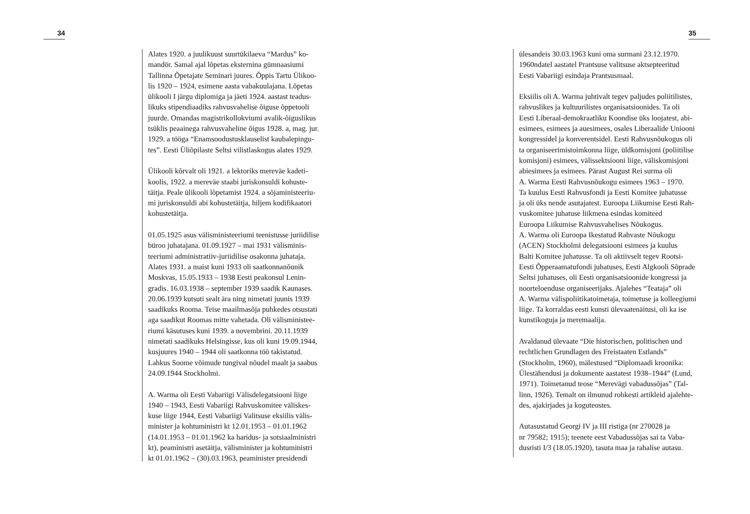34
Alates 1920. a juulikuust suurtükilaeva “Mardus” ko- mandör. Samal ajal lõpetas eksternina gümnaasiumi Tallinna Õpetajate Seminari juures. Õppis Tartu Ülikoo- lis 1920 – 1924, esimene aasta vabakuulajana. Lõpetas ülikooli I järgu diplomiga ja jäeti 1924. aastast teadus- likuks stipendiaadiks rahvusvahelise õiguse õppetooli juurde. Omandas magistrikollokviumi avalik-õiguslikus tsüklis peaainega rahvusvaheline õigus 1928. a, mag. jur. 1929. a tööga “Enamsoodustusklauselist kaubalepingu- tes”. Eesti Üliõpilaste Seltsi vilistlaskogus alates 1929.
Ülikooli kõrvalt oli 1921. a lektoriks mereväe kadeti- koolis, 1922. a mereväe staabi juriskonsuldi kohuste- täitja. Peale ülikooli lõpetamist 1924. a sõjaministeeriu- mi juriskonsuldi abi kohustetäitja, hiljem kodifikaatori kohustetäitja.
01.05.1925 asus välisministeeriumi teenistusse juriidilise büroo juhatajana. 01.09.1927 – mai 1931 välisminis- teeriumi administratiiv-juriidilise osakonna juhataja. Alates 1931. a maist kuni 1933 oli saatkonnanõunik Moskvas, 15.05.1933 – 1938 Eesti peakonsul Lenin- gradis. 16.03.1938 – september 1939 saadik Kaunases. 20.06.1939 kutsuti sealt ära ning nimetati juunis 1939 saadikuks Rooma. Teise maailmasõja puhkedes otsustati aga saadikut Roomas mitte vahetada. Oli välisministee- riumi käsutuses kuni 1939. a novembrini. 20.11.1939 nimetati saadikuks Helsingisse, kus oli kuni 19.09.1944, kusjuures 1940 – 1944 oli saatkonna töö takistatud. Lahkus Soome võimude tungival nõudel maalt ja saabus 24.09.1944 Stockholmi.
A. Warma oli Eesti Vabariigi Välisdelegatsiooni liige 1940 – 1943, Eesti Vabariigi Rahvuskomitee väliskes- kuse liige 1944, Eesti Vabariigi Valitsuse eksiilis välis- minister ja kohtuministri kt 12.01.1953 – 01.01.1962 (14.01.1953 – 01.01.1962 ka haridus- ja sotsiaalministri kt), peaministri asetäitja, välisminister ja kohtuministri kt 01.01.1962 – (30).03.1963, peaminister presidendi
35
ülesandeis 30.03.1963 kuni oma surmani 23.12.1970. 1960ndatel aastatel Prantsuse valitsuse aktsepteeritud Eesti Vabariigi esindaja Prantsusmaal.
Eksiilis oli A. Warma juhtivalt tegev paljudes poliitilistes, rahvuslikes ja kultuurilistes organisatsioonides. Ta oli Eesti Liberaal-demokraatliku Koondise üks loojatest, abi- esimees, esimees ja auesimees, osales Liberaalide Uniooni kongressidel ja konverentsidel. Eesti Rahvusnõukogus oli ta organiseerimistoimkonna liige, üldkomisjoni (poliitilise komisjoni) esimees, välissektsiooni liige, väliskomisjoni abiesimees ja esimees. Pärast August Rei surma oli A. Warma Eesti Rahvusnõukogu esimees 1963 – 1970. Ta kuulus Eesti Rahvusfondi ja Eesti Komitee juhatusse ja oli üks nende asutajatest. Euroopa Liikumise Eesti Rah- vuskomitee juhatuse liikmena esindas komiteed Euroopa Liikumise Rahvusvahelises Nõukogus. A. Warma oli Euroopa Ikestatud Rahvaste Nõukogu (ACEN) Stockholmi delegatsiooni esimees ja kuulus Balti Komitee juhatusse. Ta oli aktiivselt tegev Rootsi- Eesti Õpperaamatufondi juhatuses, Eesti Algkooli Sõprade Seltsi juhatuses, oli Eesti organisatsioonide kongressi ja noorteloenduse organiseerijaks. Ajalehes “Teataja” oli A. Warma välispoliitikatoimetaja, toimetuse ja kolleegiumi liige. Ta korraldas eesti kunsti ülevaatenäitusi, oli ka ise kunstikoguja ja meremaalija.
Avaldanud ülevaate “Die historischen, politischen und rechtlichen Grundlagen des Freistaaten Estlands” (Stockholm, 1960), mälestused “Diplomaadi kroonika: Ülestähendusi ja dokumente aastatest 1938–1944” (Lund, 1971). Toimetanud teose “Merevägi vabadussõjas” (Tal- linn, 1926). Temalt on ilmunud rohkesti artikleid ajalehte- des, ajakirjades ja koguteostes.
Autasustatud Georgi IV ja III ristiga (nr 270028 ja nr 79582; 1915); teenete eest Vabadussõjas sai ta Vaba- dusristi I/3 (18.05.1920), tasuta maa ja rahalise autasu.